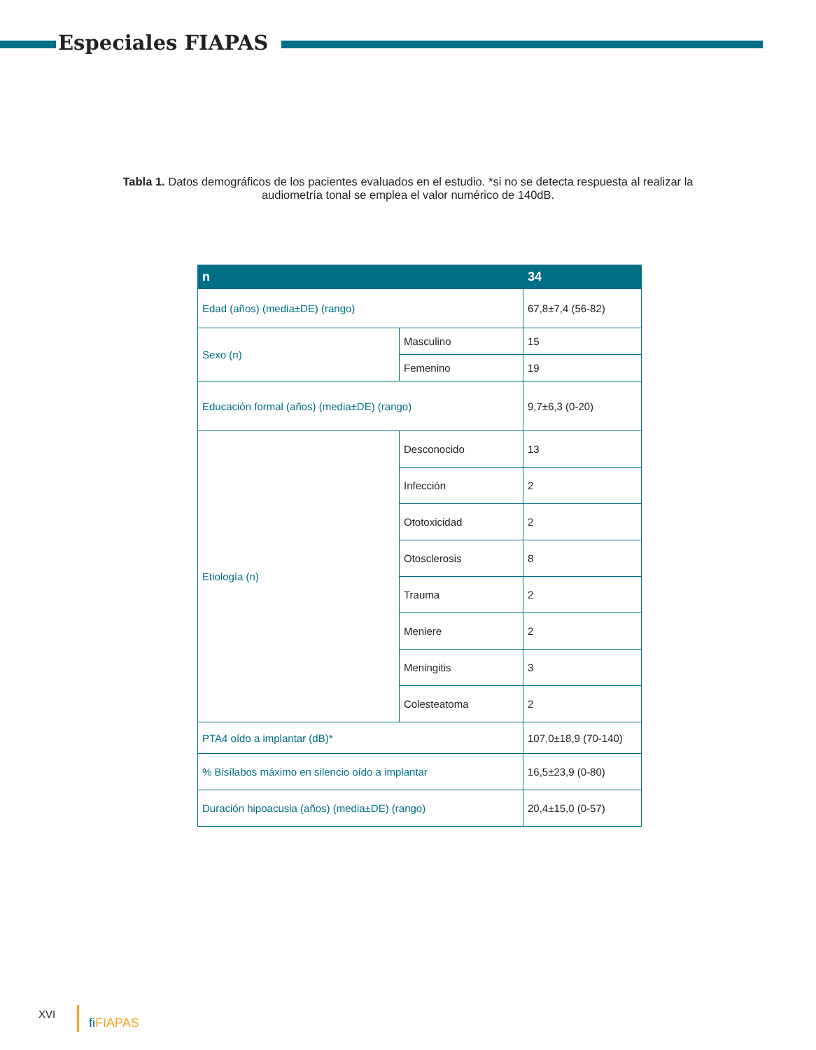Especiales FIAPAS
Tabla 1. Datos demográficos de los pacientes evaluados en el estudio. *si no se detecta respuesta al realizar la audiometría tonal se emplea el valor numérico de 140dB.
| n | | 34 |
| --- | --- | --- |
| Edad (años) (media±DE) (rango) | | 67,8±7,4 (56-82) |
| Sexo (n) | Masculino | 15 |
| | Femenino | 19 |
| Educación formal (años) (media±DE) (rango) | | 9,7±6,3 (0-20) |
| Etiología (n) | Desconocido | 13 |
| | Infección | 2 |
| | Ototoxicidad | 2 |
| | Otosclerosis | 8 |
| | Trauma | 2 |
| | Meniere | 2 |
| | Meningitis | 3 |
| | Colesteatoma | 2 |
| PTA4 oído a implantar (dB)* | | 107,0±18,9 (70-140) |
| % Bisílabos máximo en silencio oído a implantar | | 16,5±23,9 (0-80) |
| Duración hipoacusia (años) (media±DE) (rango) | | 20,4±15,0 (0-57) |
XVI fi FIAPAS